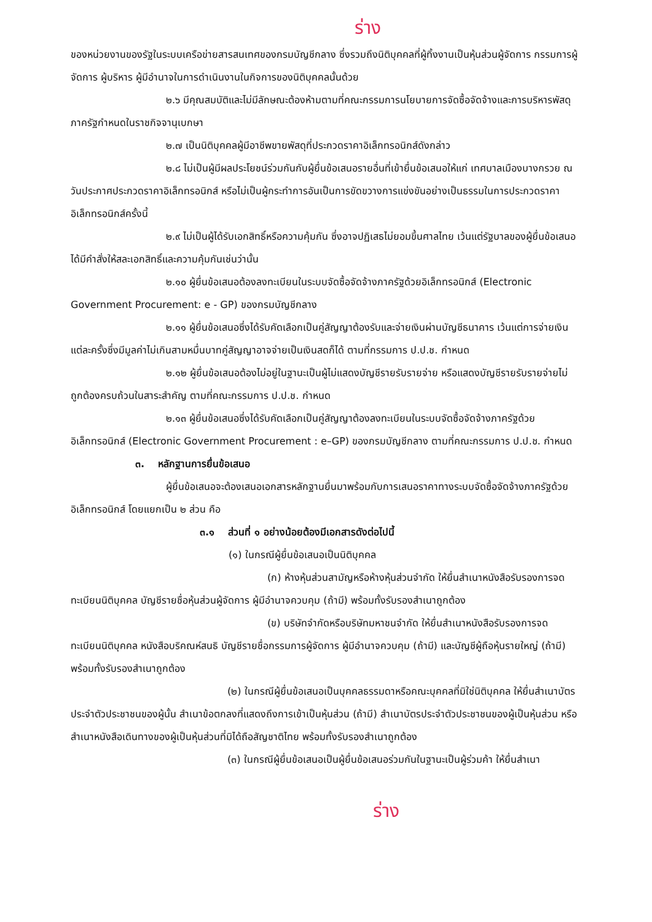ร่าง
ของหน่วยงานของรัฐในระบบเครือข่ายสารสนเทศของกรมบัญชีกลาง ซึ่งรวมถึงนิติบุคคลที่ผู้ทิ้งงานเป็นหุ้นส่วนผู้จัดการ กรรมการผู้จัดการ ผู้บริหาร ผู้มีอำนาจในการดำเนินงานในกิจการของนิติบุคคลนั้นด้วย
๒.๖ มีคุณสมบัติและไม่มีลักษณะต้องห้ามตามที่คณะกรรมการนโยบายการจัดซื้อจัดจ้างและการบริหารพัสดุภาครัฐกำหนดในราชกิจจานุเบกษา
๒.๗ เป็นนิติบุคคลผู้มีอาชีพขายพัสดุที่ประกวดราคาอิเล็กทรอนิกส์ดังกล่าว
๒.๘ ไม่เป็นผู้มีผลประโยชน์ร่วมกันกับผู้ยื่นข้อเสนอรายอื่นที่เข้ายื่นข้อเสนอให้แก่ เทศบาลเมืองบางกรวย ณ วันประกาศประกวดราคาอิเล็กทรอนิกส์ หรือไม่เป็นผู้กระทำการอันเป็นการขัดขวางการแข่งขันอย่างเป็นธรรมในการประกวดราคาอิเล็กทรอนิกส์ครั้งนี้
๒.๙ ไม่เป็นผู้ได้รับเอกสิทธิ์หรือความคุ้มกัน ซึ่งอาจปฏิเสธไม่ยอมขึ้นศาลไทย เว้นแต่รัฐบาลของผู้ยื่นข้อเสนอได้มีคำสั่งให้สละเอกสิทธิ์และความคุ้มกันเช่นว่านั้น
๒.๑๐ ผู้ยื่นข้อเสนอต้องลงทะเบียนในระบบจัดซื้อจัดจ้างภาครัฐด้วยอิเล็กทรอนิกส์ (Electronic Government Procurement: e - GP) ของกรมบัญชีกลาง
๒.๑๑ ผู้ยื่นข้อเสนอซึ่งได้รับคัดเลือกเป็นคู่สัญญาต้องรับและจ่ายเงินผ่านบัญชีธนาคาร เว้นแต่การจ่ายเงินแต่ละครั้งซึ่งมีมูลค่าไม่เกินสามหมื่นบาทคู่สัญญาอาจจ่ายเป็นเงินสดก็ได้ ตามที่กรรมการ ป.ป.ช. กำหนด
๒.๑๒ ผู้ยื่นข้อเสนอต้องไม่อยู่ในฐานะเป็นผู้ไม่แสดงบัญชีรายรับรายจ่าย หรือแสดงบัญชีรายรับรายจ่ายไม่ถูกต้องครบถ้วนในสาระสำคัญ ตามที่คณะกรรมการ ป.ป.ช. กำหนด
๒.๑๓ ผู้ยื่นข้อเสนอซึ่งได้รับคัดเลือกเป็นคู่สัญญาต้องลงทะเบียนในระบบจัดซื้อจัดจ้างภาครัฐด้วยอิเล็กทรอนิกส์ (Electronic Government Procurement : e–GP) ของกรมบัญชีกลาง ตามที่คณะกรรมการ ป.ป.ช. กำหนด
๓. หลักฐานการยื่นข้อเสนอ
ผู้ยื่นข้อเสนอจะต้องเสนอเอกสารหลักฐานยื่นมาพร้อมกับการเสนอราคาทางระบบจัดซื้อจัดจ้างภาครัฐด้วยอิเล็กทรอนิกส์ โดยแยกเป็น ๒ ส่วน คือ
๓.๑ ส่วนที่ ๑ อย่างน้อยต้องมีเอกสารดังต่อไปนี้
(๑) ในกรณีผู้ยื่นข้อเสนอเป็นนิติบุคคล
(ก) ห้างหุ้นส่วนสามัญหรือห้างหุ้นส่วนจำกัด ให้ยื่นสำเนาหนังสือรับรองการจดทะเบียนนิติบุคคล บัญชีรายชื่อหุ้นส่วนผู้จัดการ ผู้มีอำนาจควบคุม (ถ้ามี) พร้อมทั้งรับรองสำเนาถูกต้อง
(ข) บริษัทจำกัดหรือบริษัทมหาชนจำกัด ให้ยื่นสำเนาหนังสือรับรองการจดทะเบียนนิติบุคคล หนังสือบริคณห์สนธิ บัญชีรายชื่อกรรมการผู้จัดการ ผู้มีอำนาจควบคุม (ถ้ามี) และบัญชีผู้ถือหุ้นรายใหญ่ (ถ้ามี) พร้อมทั้งรับรองสำเนาถูกต้อง
(๒) ในกรณีผู้ยื่นข้อเสนอเป็นบุคคลธรรมดาหรือคณะบุคคลที่มิใช่นิติบุคคล ให้ยื่นสำเนาบัตรประจำตัวประชาชนของผู้นั้น สำเนาข้อตกลงที่แสดงถึงการเข้าเป็นหุ้นส่วน (ถ้ามี) สำเนาบัตรประจำตัวประชาชนของผู้เป็นหุ้นส่วน หรือสำเนาหนังสือเดินทางของผู้เป็นหุ้นส่วนที่มิได้ถือสัญชาติไทย พร้อมทั้งรับรองสำเนาถูกต้อง
(๓) ในกรณีผู้ยื่นข้อเสนอเป็นผู้ยื่นข้อเสนอร่วมกันในฐานะเป็นผู้ร่วมค้า ให้ยื่นสำเนา
ร่าง